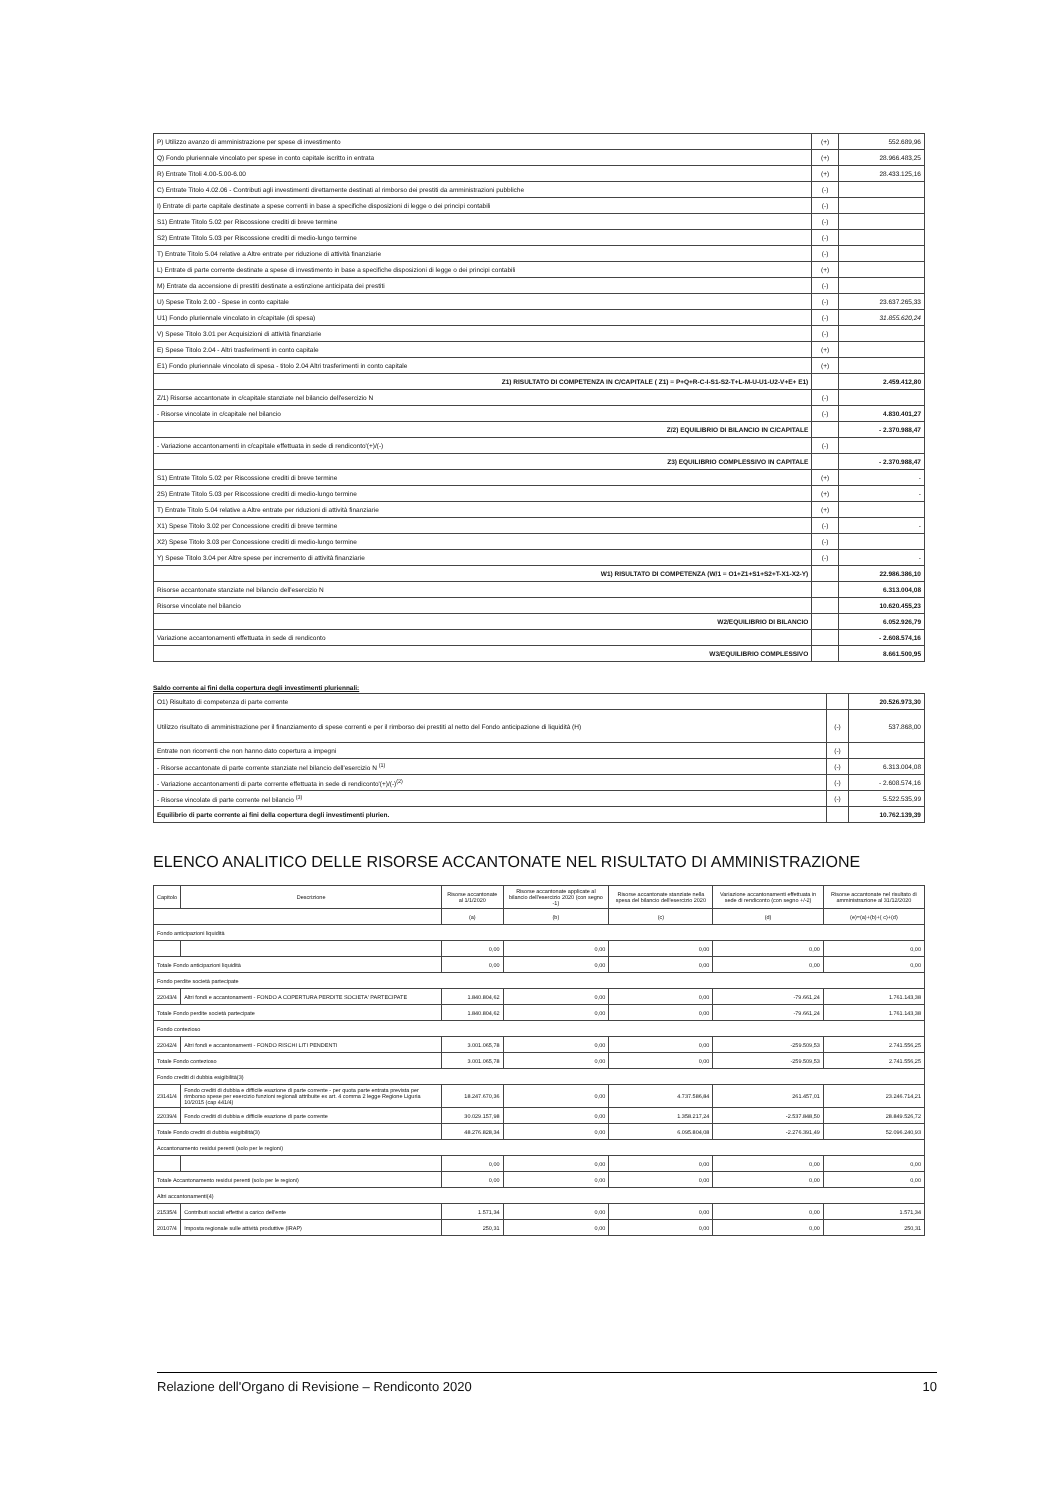| P) Utilizzo avanzo di amministrazione per spese di investimento | (+) | 552.689,96 |
| Q) Fondo pluriennale vincolato per spese in conto capitale iscritto in entrata | (+) | 28.966.483,25 |
| R) Entrate Titoli 4.00-5.00-6.00 | (+) | 28.433.125,16 |
| C) Entrate Titolo 4.02.06 - Contributi agli investimenti direttamente destinati al rimborso dei prestiti da amministrazioni pubbliche | (-) | |
| I) Entrate di parte capitale destinate a spese correnti in base a specifiche disposizioni di legge o dei principi contabili | (-) | |
| S1) Entrate Titolo 5.02 per Riscossione crediti di breve termine | (-) | |
| S2) Entrate Titolo 5.03 per Riscossione crediti di medio-lungo termine | (-) | |
| T) Entrate Titolo 5.04 relative a Altre entrate per riduzione di attività finanziarie | (-) | |
| L) Entrate di parte corrente destinate a spese di investimento in base a specifiche disposizioni di legge o dei principi contabili | (+) | |
| M) Entrate da accensione di prestiti destinate a estinzione anticipata dei prestiti | (-) | |
| U) Spese Titolo 2.00 - Spese in conto capitale | (-) | 23.637.265,33 |
| U1) Fondo pluriennale vincolato in c/capitale (di spesa) | (-) | 31.855.620,24 |
| V) Spese Titolo 3.01 per Acquisizioni di attività finanziarie | (-) | |
| E) Spese Titolo 2.04 - Altri trasferimenti in conto capitale | (+) | |
| E1) Fondo pluriennale vincolato di spesa - titolo 2.04 Altri trasferimenti in conto capitale | (+) | |
| Z1) RISULTATO DI COMPETENZA IN C/CAPITALE ( Z1) = P+Q+R-C-I-S1-S2-T+L-M-U-U1-U2-V+E+ E1) | | 2.459.412,80 |
| Z/1) Risorse accantonate in c/capitale stanziate nel bilancio dell'esercizio N | (-) | |
| - Risorse vincolate in c/capitale nel bilancio | (-) | 4.830.401,27 |
| Z/2) EQUILIBRIO DI BILANCIO IN C/CAPITALE | | - 2.370.988,47 |
| - Variazione accantonamenti in c/capitale effettuata in sede di rendiconto'(+)/(-) | (-) | |
| Z3) EQUILIBRIO COMPLESSIVO IN CAPITALE | | - 2.370.988,47 |
| S1) Entrate Titolo 5.02 per Riscossione crediti di breve termine | (+) | - |
| 2S) Entrate Titolo 5.03 per Riscossione crediti di medio-lungo termine | (+) | - |
| T) Entrate Titolo 5.04 relative a Altre entrate per riduzioni di attività finanziarie | (+) | |
| X1) Spese Titolo 3.02 per Concessione crediti di breve termine | (-) | - |
| X2) Spese Titolo 3.03 per Concessione crediti di medio-lungo termine | (-) | |
| Y) Spese Titolo 3.04 per Altre spese per incremento di attività finanziarie | (-) | - |
| W1) RISULTATO DI COMPETENZA (W/1 = O1+Z1+S1+S2+T-X1-X2-Y) | | 22.986.386,10 |
| Risorse accantonate stanziate nel bilancio dell'esercizio N | | 6.313.004,08 |
| Risorse vincolate nel bilancio | | 10.620.455,23 |
| W2/EQUILIBRIO DI BILANCIO | | 6.052.926,79 |
| Variazione accantonamenti effettuata in sede di rendiconto | | - 2.608.574,16 |
| W3/EQUILIBRIO COMPLESSIVO | | 8.661.500,95 |
Saldo corrente ai fini della copertura degli investimenti pluriennali:
| O1) Risultato di competenza di parte corrente | | 20.526.973,30 |
| Utilizzo risultato di amministrazione per il finanziamento di spese correnti e per il rimborso dei prestiti al netto del Fondo anticipazione di liquidità (H) | (-) | 537.868,00 |
| Entrate non ricorrenti che non hanno dato copertura a impegni | (-) | |
| - Risorse accantonate di parte corrente stanziate nel bilancio dell'esercizio N <sup>(1)</sup> | (-) | 6.313.004,08 |
| - Variazione accantonamenti di parte corrente effettuata in sede di rendiconto'(+)/(-)<sup>(2)</sup> | (-) | - 2.608.574,16 |
| - Risorse vincolate di parte corrente nel bilancio <sup>(3)</sup> | (-) | 5.522.535,99 |
| Equilibrio di parte corrente ai fini della copertura degli investimenti plurien. | | 10.762.139,39 |
ELENCO ANALITICO DELLE RISORSE ACCANTONATE NEL RISULTATO DI AMMINISTRAZIONE
| Capitolo | Descrizione | Risorse accantonate al 1/1/2020 | Risorse accantonate applicate al bilancio dell'esercizio 2020 (con segno -1) | Risorse accantonate stanziate nella spesa del bilancio dell'esercizio 2020 | Variazione accantonamenti effettuata in sede di rendiconto (con segno +/-2) | Risorse accantonate nel risultato di amministrazione al 31/12/2020 |
| --- | --- | --- | --- | --- | --- | --- |
| | | (a) | (b) | (c) | (d) | (e)=(a)+(b)+( c)+(d) |
| Fondo anticipazioni liquidità | | | | | | |
| | | 0,00 | 0,00 | 0,00 | 0,00 | 0,00 |
| Totale Fondo anticipazioni liquidità | | 0,00 | 0,00 | 0,00 | 0,00 | 0,00 |
| Fondo perdite società partecipate | | | | | | |
| 22043/4 | Altri fondi e accantonamenti - FONDO A COPERTURA PERDITE SOCIETA' PARTECIPATE | 1.840.804,62 | 0,00 | 0,00 | -79.661,24 | 1.761.143,38 |
| Totale Fondo perdite società partecipate | | 1.840.804,62 | 0,00 | 0,00 | -79.661,24 | 1.761.143,38 |
| Fondo contezioso | | | | | | |
| 22042/4 | Altri fondi e accantonamenti - FONDO RISCHI LITI PENDENTI | 3.001.065,78 | 0,00 | 0,00 | -259.509,53 | 2.741.556,25 |
| Totale Fondo contezioso | | 3.001.065,78 | 0,00 | 0,00 | -259.509,53 | 2.741.556,25 |
| Fondo crediti di dubbia esigibilità(3) | | | | | | |
| 23141/4 | Fondo crediti di dubbia e difficile esazione di parte corrente - per quota parte entrata prevista per rimborso spese per esercizio funzioni regionali attribuite ex art. 4 comma 2 legge Regione Liguria 10/2015 (cap 441/4) | 18.247.670,36 | 0,00 | 4.737.586,84 | 261.457,01 | 23.246.714,21 |
| 22039/4 | Fondo crediti di dubbia e difficile esazione di parte corrente | 30.029.157,98 | 0,00 | 1.358.217,24 | -2.537.848,50 | 28.849.526,72 |
| Totale Fondo crediti di dubbia esigibilità(3) | | 48.276.828,34 | 0,00 | 6.095.804,08 | -2.276.391,49 | 52.096.240,93 |
| Accantonamento residui perenti (solo per le regioni) | | | | | | |
| | | 0,00 | 0,00 | 0,00 | 0,00 | 0,00 |
| Totale Accantonamento residui perenti (solo per le regioni) | | 0,00 | 0,00 | 0,00 | 0,00 | 0,00 |
| Altri accantonamenti(4) | | | | | | |
| 21535/4 | Contributi sociali effettivi a carico dell'ente | 1.571,34 | 0,00 | 0,00 | 0,00 | 1.571,34 |
| 20107/4 | Imposta regionale sulle attività produttive (IRAP) | 250,31 | 0,00 | 0,00 | 0,00 | 250,31 |
Relazione dell'Organo di Revisione – Rendiconto 2020 10